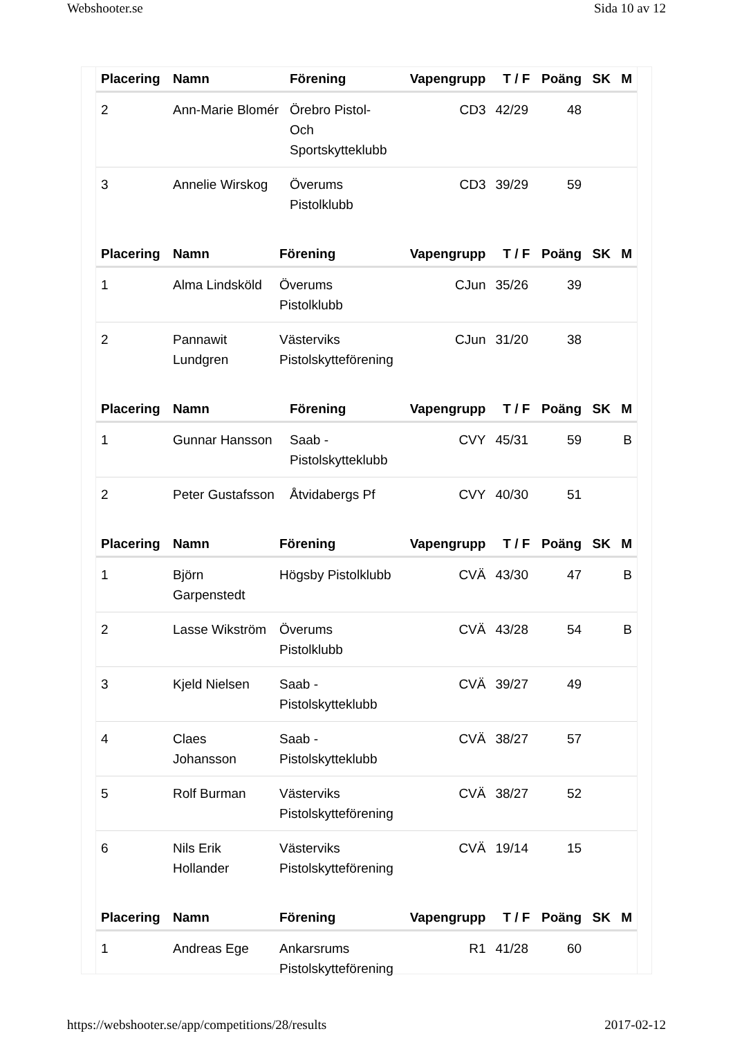Webshooter.se Sida 10 av 12
| Placering | Namn | Förening | Vapengrupp | T / F | Poäng | SK | M |
| --- | --- | --- | --- | --- | --- | --- | --- |
| 2 | Ann-Marie Blomér | Örebro Pistol- Och Sportskytteklubb | CD3 | 42/29 | 48 | | |
| 3 | Annelie Wirskog | Överums Pistolklubb | CD3 | 39/29 | 59 | | |
| Placering | Namn | Förening | Vapengrupp | T / F | Poäng | SK | M |
| --- | --- | --- | --- | --- | --- | --- | --- |
| 1 | Alma Lindsköld | Överums Pistolklubb | CJun | 35/26 | 39 | | |
| 2 | Pannawit Lundgren | Västerviks Pistolskytteförening | CJun | 31/20 | 38 | | |
| Placering | Namn | Förening | Vapengrupp | T / F | Poäng | SK | M |
| --- | --- | --- | --- | --- | --- | --- | --- |
| 1 | Gunnar Hansson | Saab -Pistolskytteklubb | CVY | 45/31 | 59 | | B |
| 2 | Peter Gustafsson | Åtvidabergs Pf | CVY | 40/30 | 51 | | |
| Placering | Namn | Förening | Vapengrupp | T / F | Poäng | SK | M |
| --- | --- | --- | --- | --- | --- | --- | --- |
| 1 | Björn Garpenstedt | Högsby Pistolklubb | CVÄ | 43/30 | 47 | | B |
| 2 | Lasse Wikström | Överums Pistolklubb | CVÄ | 43/28 | 54 | | B |
| 3 | Kjeld Nielsen | Saab -Pistolskytteklubb | CVÄ | 39/27 | 49 | | |
| 4 | Claes Johansson | Saab -Pistolskytteklubb | CVÄ | 38/27 | 57 | | |
| 5 | Rolf Burman | Västerviks Pistolskytteförening | CVÄ | 38/27 | 52 | | |
| 6 | Nils Erik Hollander | Västerviks Pistolskytteförening | CVÄ | 19/14 | 15 | | |
| Placering | Namn | Förening | Vapengrupp | T / F | Poäng | SK | M |
| --- | --- | --- | --- | --- | --- | --- | --- |
| 1 | Andreas Ege | Ankarsrums Pistolskytteförening | R1 | 41/28 | 60 | | |
https://webshooter.se/app/competitions/28/results 2017-02-12